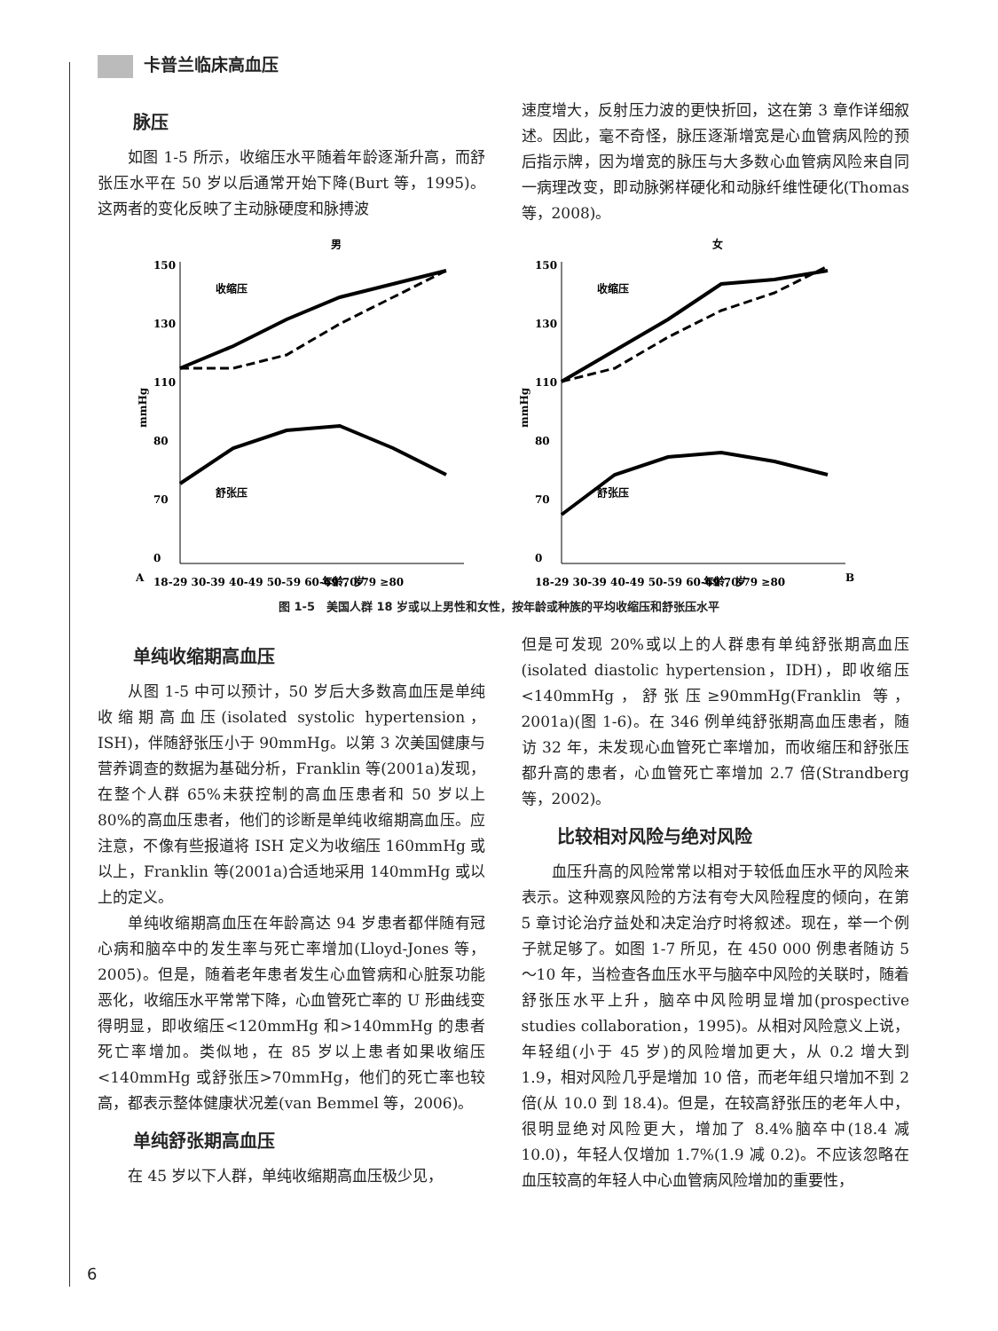卡普兰临床高血压
脉压
如图 1-5 所示，收缩压水平随着年龄逐渐升高，而舒张压水平在 50 岁以后通常开始下降(Burt 等，1995)。这两者的变化反映了主动脉硬度和脉搏波
速度增大，反射压力波的更快折回，这在第 3 章作详细叙述。因此，毫不奇怪，脉压逐渐增宽是心血管病风险的预后指示牌，因为增宽的脉压与大多数心血管病风险来自同一病理改变，即动脉粥样硬化和动脉纤维性硬化(Thomas 等，2008)。
男
A
150
130
110
80
70
0
mmHg
收缩压
舒张压
18-29 30-39 40-49 50-59 60-69 70-79 ≥80
年龄，岁
女
B
150
130
110
80
70
0
mmHg
收缩压
舒张压
18-29 30-39 40-49 50-59 60-69 70-79 ≥80
年龄，岁
图 1-5　美国人群 18 岁或以上男性和女性，按年龄或种族的平均收缩压和舒张压水平
单纯收缩期高血压
从图 1-5 中可以预计，50 岁后大多数高血压是单纯收缩期高血压(isolated systolic hypertension，ISH)，伴随舒张压小于 90mmHg。以第 3 次美国健康与营养调查的数据为基础分析，Franklin 等(2001a)发现，在整个人群 65%未获控制的高血压患者和 50 岁以上 80%的高血压患者，他们的诊断是单纯收缩期高血压。应注意，不像有些报道将 ISH 定义为收缩压 160mmHg 或以上，Franklin 等(2001a)合适地采用 140mmHg 或以上的定义。
单纯收缩期高血压在年龄高达 94 岁患者都伴随有冠心病和脑卒中的发生率与死亡率增加(Lloyd-Jones 等，2005)。但是，随着老年患者发生心血管病和心脏泵功能恶化，收缩压水平常常下降，心血管死亡率的 U 形曲线变得明显，即收缩压<120mmHg 和>140mmHg 的患者死亡率增加。类似地，在 85 岁以上患者如果收缩压<140mmHg 或舒张压>70mmHg，他们的死亡率也较高，都表示整体健康状况差(van Bemmel 等，2006)。
单纯舒张期高血压
在 45 岁以下人群，单纯收缩期高血压极少见，
但是可发现 20%或以上的人群患有单纯舒张期高血压(isolated diastolic hypertension，IDH)，即收缩压<140mmHg，舒张压≥90mmHg(Franklin 等，2001a)(图 1-6)。在 346 例单纯舒张期高血压患者，随访 32 年，未发现心血管死亡率增加，而收缩压和舒张压都升高的患者，心血管死亡率增加 2.7 倍(Strandberg 等，2002)。
比较相对风险与绝对风险
血压升高的风险常常以相对于较低血压水平的风险来表示。这种观察风险的方法有夸大风险程度的倾向，在第 5 章讨论治疗益处和决定治疗时将叙述。现在，举一个例子就足够了。如图 1-7 所见，在 450 000 例患者随访 5～10 年，当检查各血压水平与脑卒中风险的关联时，随着舒张压水平上升，脑卒中风险明显增加(prospective studies collaboration，1995)。从相对风险意义上说，年轻组(小于 45 岁)的风险增加更大，从 0.2 增大到 1.9，相对风险几乎是增加 10 倍，而老年组只增加不到 2 倍(从 10.0 到 18.4)。但是，在较高舒张压的老年人中，很明显绝对风险更大，增加了 8.4%脑卒中(18.4 减 10.0)，年轻人仅增加 1.7%(1.9 减 0.2)。不应该忽略在血压较高的年轻人中心血管病风险增加的重要性，
6